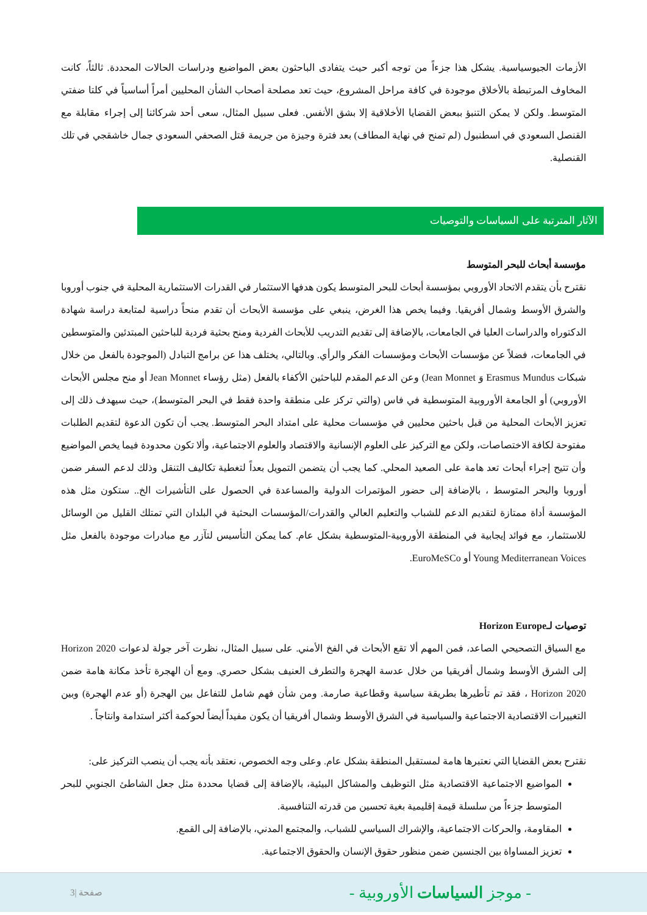الأزمات الجيوسياسية. يشكل هذا جزءاً من توجه أكبر حيث يتفادى الباحثون بعض المواضيع ودراسات الحالات المحددة. ثالثاً، كانت المخاوف المرتبطة بالأخلاق موجودة في كافة مراحل المشروع، حيث تعد مصلحة أصحاب الشأن المحليين أمراً أساسياً في كلتا ضفتي المتوسط. ولكن لا يمكن التنبؤ ببعض القضايا الأخلاقية إلا بشق الأنفس. فعلى سبيل المثال، سعى أحد شركائنا إلى إجراء مقابلة مع القنصل السعودي في اسطنبول (لم تمنح في نهاية المطاف) بعد فترة وجيزة من جريمة قتل الصحفي السعودي جمال خاشقجي في تلك القنصلية.
الآثار المترتبة على السياسات والتوصيات
مؤسسة أبحاث للبحر المتوسط
نقترح بأن يتقدم الاتحاد الأوروبي بمؤسسة أبحاث للبحر المتوسط يكون هدفها الاستثمار في القدرات الاستثمارية المحلية في جنوب أوروبا والشرق الأوسط وشمال أفريقيا. وفيما يخص هذا الغرض، ينبغي على مؤسسة الأبحاث أن تقدم منحاً دراسية لمتابعة دراسة شهادة الدكتوراه والدراسات العليا في الجامعات، بالإضافة إلى تقديم التدريب للأبحاث الفردية ومنح بحثية فردية للباحثين المبتدئين والمتوسطين في الجامعات، فضلاً عن مؤسسات الأبحاث ومؤسسات الفكر والرأي. وبالتالي، يختلف هذا عن برامج التبادل (الموجودة بالفعل من خلال شبكات Erasmus Mundus وَ Jean Monnet) وعن الدعم المقدم للباحثين الأكفاء بالفعل (مثل رؤساء Jean Monnet أو منح مجلس الأبحاث الأوروبي) أو الجامعة الأوروبية المتوسطية في فاس (والتي تركز على منطقة واحدة فقط في البحر المتوسط)، حيث سيهدف ذلك إلى تعزيز الأبحاث المحلية من قبل باحثين محليين في مؤسسات محلية على امتداد البحر المتوسط. يجب أن تكون الدعوة لتقديم الطلبات مفتوحة لكافة الاختصاصات، ولكن مع التركيز على العلوم الإنسانية والاقتصاد والعلوم الاجتماعية، وألا تكون محدودة فيما يخص المواضيع وأن تتيح إجراء أبحاث تعد هامة على الصعيد المحلي. كما يجب أن يتضمن التمويل بعداً لتغطية تكاليف التنقل وذلك لدعم السفر ضمن أوروبا والبحر المتوسط ، بالإضافة إلى حضور المؤتمرات الدولية والمساعدة في الحصول على التأشيرات الخ.. ستكون مثل هذه المؤسسة أداة ممتازة لتقديم الدعم للشباب والتعليم العالي والقدرات/المؤسسات البحثية في البلدان التي تمتلك القليل من الوسائل للاستثمار، مع فوائد إيجابية في المنطقة الأوروبية-المتوسطية بشكل عام. كما يمكن التأسيس لتآزر مع مبادرات موجودة بالفعل مثل Young Mediterranean Voices أو EuroMeSCo.
توصيات لـHorizon Europe
مع السياق التصحيحي الصاعد، فمن المهم ألا تقع الأبحاث في الفخ الأمني. على سبيل المثال، نظرت آخر جولة لدعوات Horizon 2020 إلى الشرق الأوسط وشمال أفريقيا من خلال عدسة الهجرة والتطرف العنيف بشكل حصري. ومع أن الهجرة تأخذ مكانة هامة ضمن Horizon 2020 ، فقد تم تأطيرها بطريقة سياسية وقطاعية صارمة. ومن شأن فهم شامل للتفاعل بين الهجرة (أو عدم الهجرة) وبين التغييرات الاقتصادية الاجتماعية والسياسية في الشرق الأوسط وشمال أفريقيا أن يكون مفيداً أيضاً لحوكمة أكثر استدامة وانتاجاً .
نقترح بعض القضايا التي نعتبرها هامة لمستقبل المنطقة بشكل عام. وعلى وجه الخصوص، نعتقد بأنه يجب أن ينصب التركيز على:
المواضيع الاجتماعية الاقتصادية مثل التوظيف والمشاكل البيئية، بالإضافة إلى قضايا محددة مثل جعل الشاطئ الجنوبي للبحر المتوسط جزءاً من سلسلة قيمة إقليمية بغية تحسين من قدرته التنافسية.
المقاومة، والحركات الاجتماعية، والإشراك السياسي للشباب، والمجتمع المدني، بالإضافة إلى القمع.
تعزيز المساواة بين الجنسين ضمن منظور حقوق الإنسان والحقوق الاجتماعية.
- موجز السياسات الأوروبية - صفحة |3